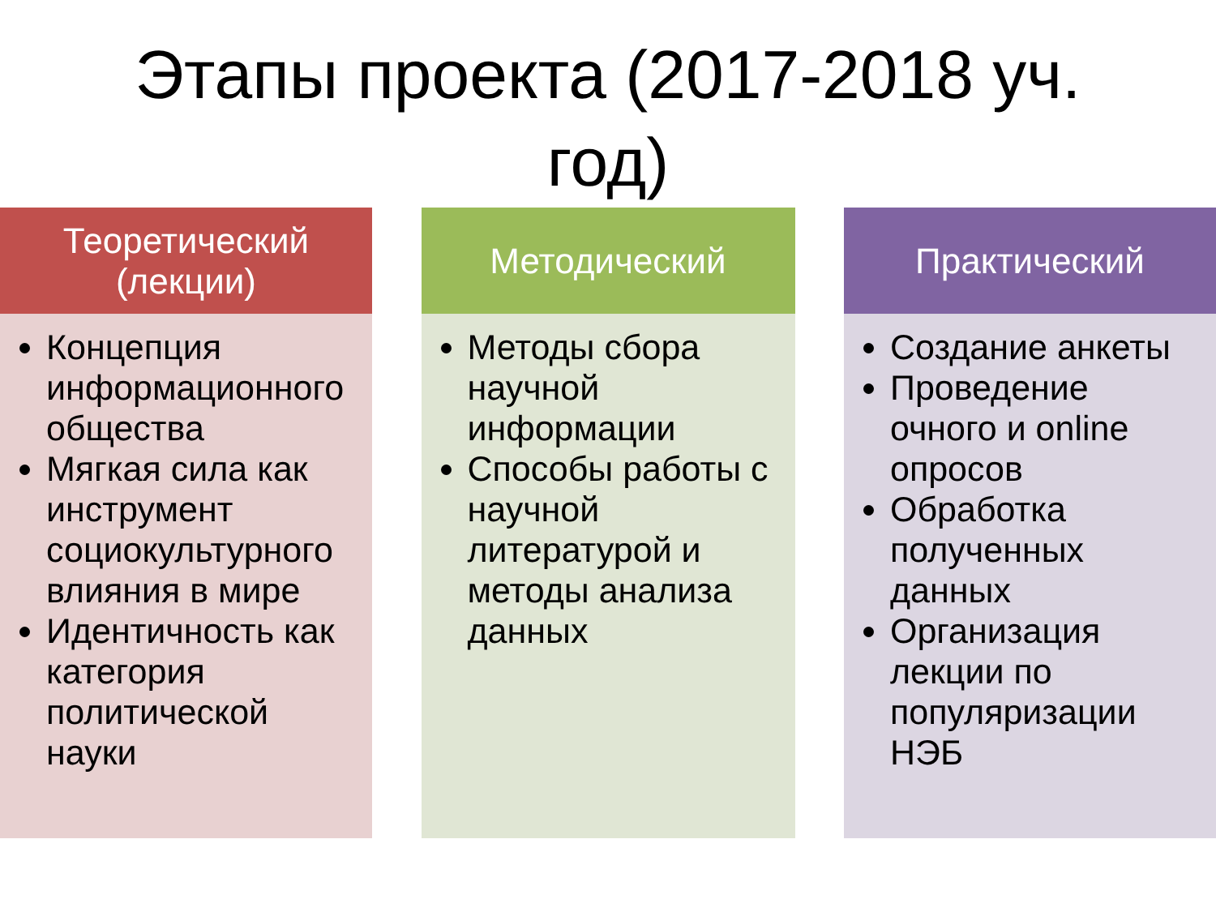Этапы проекта (2017-2018 уч.
год)
Теоретический
(лекции)
Концепция информационного общества
Мягкая сила как инструмент социокультурного влияния в мире
Идентичность как категория политической науки
Методический
Методы сбора научной информации
Способы работы с научной литературой и методы анализа данных
Практический
Создание анкеты
Проведение очного и online опросов
Обработка полученных данных
Организация лекции по популяризации НЭБ